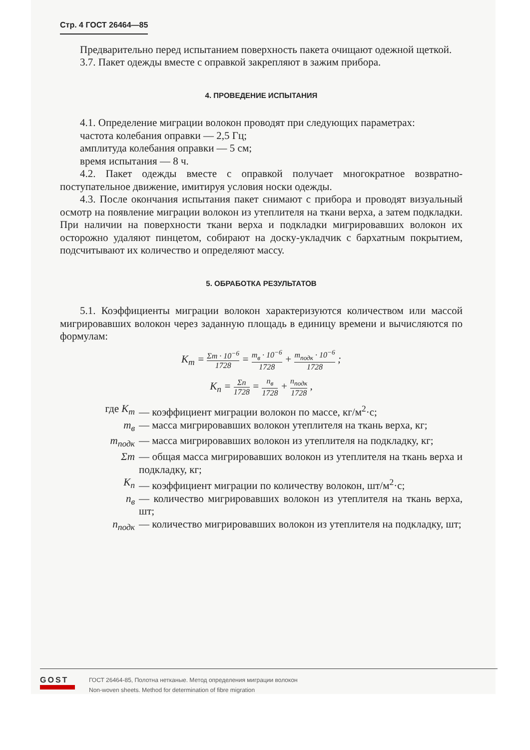Стр. 4 ГОСТ 26464—85
Предварительно перед испытанием поверхность пакета очищают одежной щеткой.
3.7. Пакет одежды вместе с оправкой закрепляют в зажим прибора.
4. ПРОВЕДЕНИЕ ИСПЫТАНИЯ
4.1. Определение миграции волокон проводят при следующих параметрах:
частота колебания оправки — 2,5 Гц;
амплитуда колебания оправки — 5 см;
время испытания — 8 ч.
4.2. Пакет одежды вместе с оправкой получает многократное возвратно-поступательное движение, имитируя условия носки одежды.
4.3. После окончания испытания пакет снимают с прибора и проводят визуальный осмотр на появление миграции волокон из утеплителя на ткани верха, а затем подкладки. При наличии на поверхности ткани верха и подкладки мигрировавших волокон их осторожно удаляют пинцетом, собирают на доску-укладчик с бархатным покрытием, подсчитывают их количество и определяют массу.
5. ОБРАБОТКА РЕЗУЛЬТАТОВ
5.1. Коэффициенты миграции волокон характеризуются количеством или массой мигрировавших волокон через заданную площадь в единицу времени и вычисляются по формулам:
K<sub>m</sub> = Σm · 10<sup>−6</sup> 1728 = m<sub>в</sub> · 10<sup>−6</sup> 1728 + m<sub>подк</sub> · 10<sup>−6</sup> 1728 ;
K<sub>n</sub> = Σn 1728 = n<sub>в</sub> 1728 + n<sub>подк</sub> 1728 ,
где K<sub>m</sub> — коэффициент миграции волокон по массе, кг/м<sup>2</sup>·с;
m<sub>в</sub> — масса мигрировавших волокон утеплителя на ткань верха, кг;
m<sub>подк</sub> — масса мигрировавших волокон из утеплителя на подкладку, кг;
Σm — общая масса мигрировавших волокон из утеплителя на ткань верха и подкладку, кг;
K<sub>n</sub> — коэффициент миграции по количеству волокон, шт/м<sup>2</sup>·с;
n<sub>в</sub> — количество мигрировавших волокон из утеплителя на ткань верха, шт;
n<sub>подк</sub> — количество мигрировавших волокон из утеплителя на подкладку, шт;
GOST
ГОСТ 26464-85, Полотна нетканые. Метод определения миграции волокон
Non-woven sheets. Method for determination of fibre migration